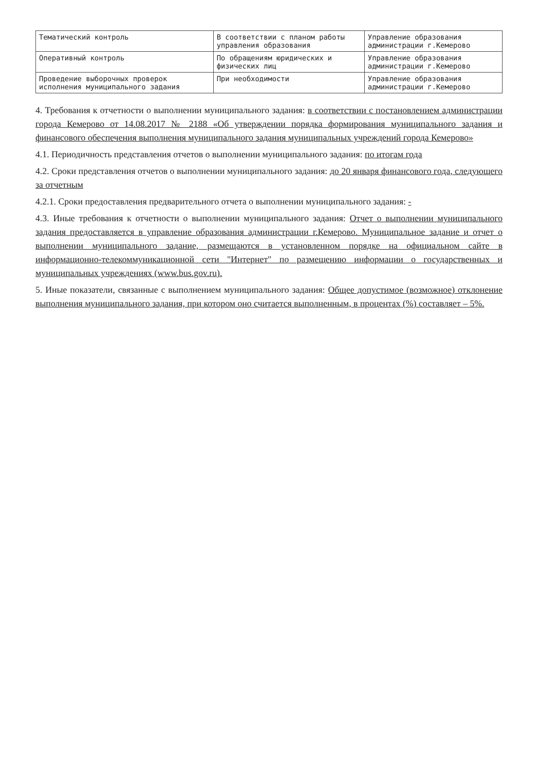| Тематический контроль | В соответствии с планом работы управления образования | Управление образования администрации г.Кемерово |
| Оперативный контроль | По обращениям юридических и физических лиц | Управление образования администрации г.Кемерово |
| Проведение выборочных проверок исполнения муниципального задания | При необходимости | Управление образования администрации г.Кемерово |
4. Требования к отчетности о выполнении муниципального задания: в соответствии с постановлением администрации города Кемерово от 14.08.2017 № 2188 «Об утверждении порядка формирования муниципального задания и финансового обеспечения выполнения муниципального задания муниципальных учреждений города Кемерово»
4.1. Периодичность представления отчетов о выполнении муниципального задания: по итогам года
4.2. Сроки представления отчетов о выполнении муниципального задания: до 20 января финансового года, следующего за отчетным
4.2.1. Сроки предоставления предварительного отчета о выполнении муниципального задания: -
4.3. Иные требования к отчетности о выполнении муниципального задания: Отчет о выполнении муниципального задания предоставляется в управление образования администрации г.Кемерово. Муниципальное задание и отчет о выполнении муниципального задание, размещаются в установленном порядке на официальном сайте в информационно-телекоммуникационной сети "Интернет" по размещению информации о государственных и муниципальных учреждениях (www.bus.gov.ru).
5. Иные показатели, связанные с выполнением муниципального задания: Общее допустимое (возможное) отклонение выполнения муниципального задания, при котором оно считается выполненным, в процентах (%) составляет – 5%.